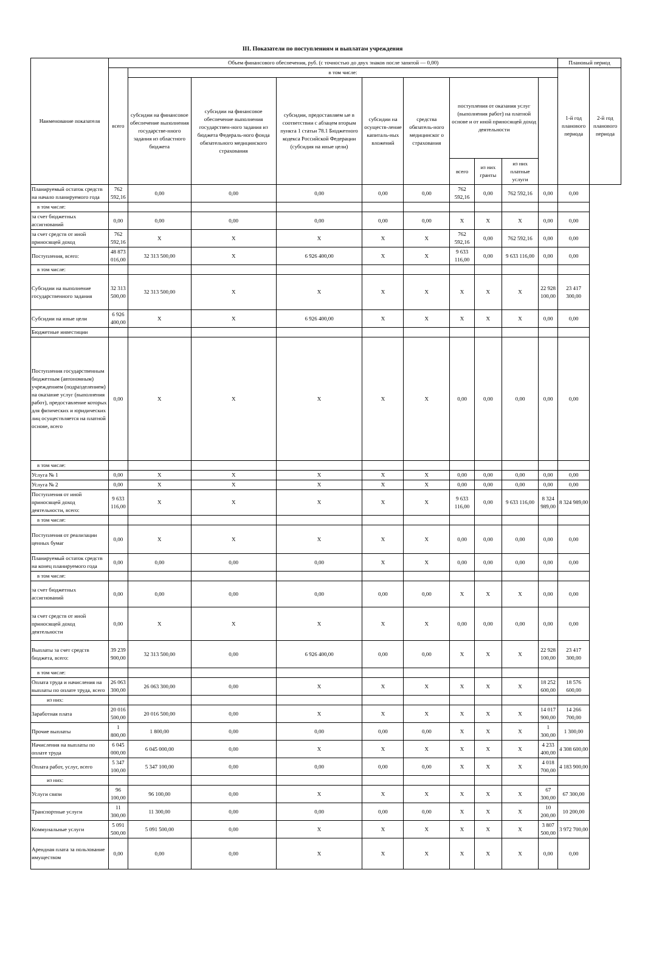III. Показатели по поступлениям и выплатам учреждения
| Наименование показателя | Объем финансового обеспечения, руб. (с точностью до двух знаков после запятой — 0,00) | | | | | | | | | | Плановый период | |
| --- | --- | --- | --- | --- | --- | --- | --- | --- | --- | --- | --- | --- |
| | всего | в том числе: | | | | | | | | | 1-й год планового периода | 2-й год планового периода |
| | | субсидии на финансовое обеспечение выполнения государстве-нного задания из областного бюджета | субсидии на финансовое обеспечение выполнения государствен-ного задания из бюджета Федераль-ного фонда обязательного медицинского страхования | субсидии, предоставляем ые в соответствии с абзацем вторым пункта 1 статьи 78.1 Бюджетного кодекса Российской Федерации (субсидия на иные цели) | субсидии на осуществ-ление капиталь-ных вложений | средства обязатель-ного медицинског о страхования | поступления от оказания услуг (выполнения работ) на платной основе и от иной приносящей доход деятельности | | | | | |
| | | | | | | | всего | из них гранты | из них платные услуги | | | |
| Планируемый остаток средств на начало планируемого года | 762 592,16 | 0,00 | 0,00 | 0,00 | 0,00 | 0,00 | 762 592,16 | 0,00 | 762 592,16 | 0,00 | 0,00 | |
| в том числе: | | | | | | | | | | | | |
| за счет бюджетных ассигнований | 0,00 | 0,00 | 0,00 | 0,00 | 0,00 | 0,00 | X | X | X | 0,00 | 0,00 | |
| за счет средств от иной приносящей доход | 762 592,16 | X | X | X | X | X | 762 592,16 | 0,00 | 762 592,16 | 0,00 | 0,00 | |
| Поступления, всего: | 48 873 016,00 | 32 313 500,00 | X | 6 926 400,00 | X | X | 9 633 116,00 | 0,00 | 9 633 116,00 | 0,00 | 0,00 | |
| в том числе: | | | | | | | | | | | | |
| Субсидии на выполнение государственного задания | 32 313 500,00 | 32 313 500,00 | X | X | X | X | X | X | X | 22 928 100,00 | 23 417 300,00 | |
| Субсидии на иные цели | 6 926 400,00 | X | X | 6 926 400,00 | X | X | X | X | X | 0,00 | 0,00 | |
| Бюджетные инвестиции | | | | | | | | | | | | |
| Поступления государственным бюджетным (автономным) учреждением (подразделением) на оказание услуг (выполнения работ), предоставление которых для физических и юридических лиц осуществляется на платной основе, всего | 0,00 | X | X | X | X | X | 0,00 | 0,00 | 0,00 | 0,00 | 0,00 | |
| в том числе: | | | | | | | | | | | | |
| Услуга № 1 | 0,00 | X | X | X | X | X | 0,00 | 0,00 | 0,00 | 0,00 | 0,00 | |
| Услуга № 2 | 0,00 | X | X | X | X | X | 0,00 | 0,00 | 0,00 | 0,00 | 0,00 | |
| Поступления от иной приносящей доход деятельности, всего: | 9 633 116,00 | X | X | X | X | X | 9 633 116,00 | 0,00 | 9 633 116,00 | 8 324 989,00 | 8 324 989,00 | |
| в том числе: | | | | | | | | | | | | |
| Поступления от реализации ценных бумаг | 0,00 | X | X | X | X | X | 0,00 | 0,00 | 0,00 | 0,00 | 0,00 | |
| Планируемый остаток средств на конец планируемого года | 0,00 | 0,00 | 0,00 | 0,00 | X | X | 0,00 | 0,00 | 0,00 | 0,00 | 0,00 | |
| в том числе: | | | | | | | | | | | | |
| за счет бюджетных ассигнований | 0,00 | 0,00 | 0,00 | 0,00 | 0,00 | 0,00 | X | X | X | 0,00 | 0,00 | |
| за счет средств от иной приносящей доход деятельности | 0,00 | X | X | X | X | X | 0,00 | 0,00 | 0,00 | 0,00 | 0,00 | |
| Выплаты за счет средств бюджета, всего: | 39 239 900,00 | 32 313 500,00 | 0,00 | 6 926 400,00 | 0,00 | 0,00 | X | X | X | 22 928 100,00 | 23 417 300,00 | |
| в том числе: | | | | | | | | | | | | |
| Оплата труда и начисления на выплаты по оплате труда, всего | 26 063 300,00 | 26 063 300,00 | 0,00 | X | X | X | X | X | X | 18 252 600,00 | 18 576 600,00 | |
| из них: | | | | | | | | | | | | |
| Заработная плата | 20 016 500,00 | 20 016 500,00 | 0,00 | X | X | X | X | X | X | 14 017 900,00 | 14 266 700,00 | |
| Прочие выплаты | 1 800,00 | 1 800,00 | 0,00 | 0,00 | 0,00 | 0,00 | X | X | X | 1 300,00 | 1 300,00 | |
| Начисления на выплаты по оплате труда | 6 045 000,00 | 6 045 000,00 | 0,00 | X | X | X | X | X | X | 4 233 400,00 | 4 308 600,00 | |
| Оплата работ, услуг, всего | 5 347 100,00 | 5 347 100,00 | 0,00 | 0,00 | 0,00 | 0,00 | X | X | X | 4 018 700,00 | 4 183 900,00 | |
| из них: | | | | | | | | | | | | |
| Услуги связи | 96 100,00 | 96 100,00 | 0,00 | X | X | X | X | X | X | 67 300,00 | 67 300,00 | |
| Транспортные услуги | 11 300,00 | 11 300,00 | 0,00 | 0,00 | 0,00 | 0,00 | X | X | X | 10 200,00 | 10 200,00 | |
| Коммунальные услуги | 5 091 500,00 | 5 091 500,00 | 0,00 | X | X | X | X | X | X | 3 807 500,00 | 3 972 700,00 | |
| Арендная плата за пользование имуществом | 0,00 | 0,00 | 0,00 | X | X | X | X | X | X | 0,00 | 0,00 | |